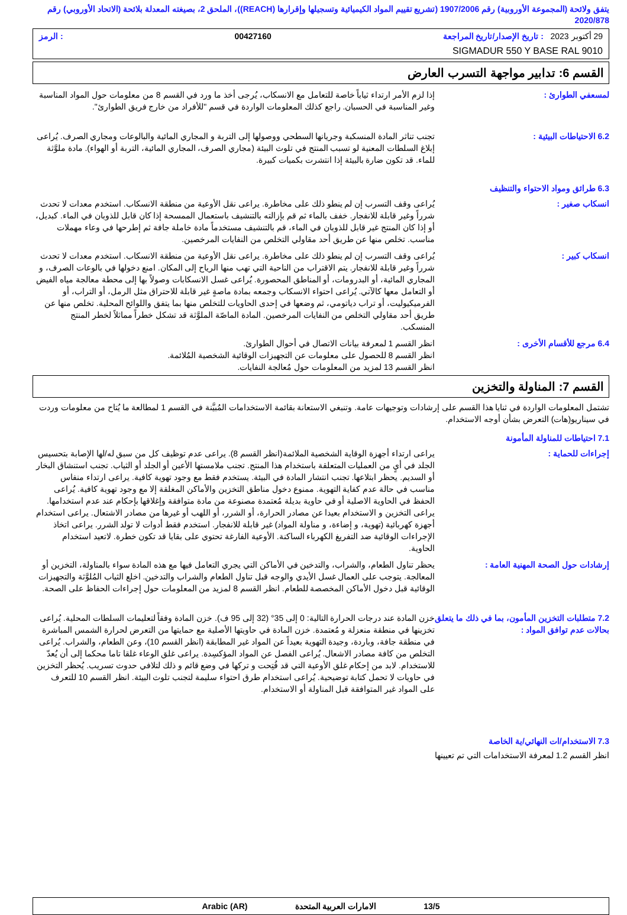يتفق ولائحة (المجموعة الأوروبية) رقم 1907/2006 (تشريع تقييم المواد الكيميائية وتسجيلها وإقرارها (REACH))، الملحق 2، بصيغته المعدلة بلائحة (الاتحاد الأوروبي) رقم 2020/878
29 أكتوبر 2023 : تاريخ الإصدار/تاريخ المراجعة 00427160: الرمز
SIGMADUR 550 Y BASE RAL 9010
القسم 6: تدابير مواجهة التسرب العارض
لمسعفي الطوارئ : إذا لزم الأمر ارتداء ثياباً خاصة للتعامل مع الانسكاب، يُرجى أخذ ما ورد في القسم 8 من معلومات حول المواد المناسبة وغير المناسبة في الحسبان. راجع كذلك المعلومات الواردة في قسم "للأفراد من خارج فريق الطوارئ".
6.2 الاحتياطات البيئية : تجنب تناثر المادة المنسكبة وجريانها السطحي ووصولها إلى التربة و المجاري المائية والبالوعات ومجاري الصرف. يُراعى إبلاغ السلطات المعنية لو تسبب المنتج في تلوث البيئة (مجاري الصرف، المجاري المائية، التربة أو الهواء). مادة ملوَّثة للماء. قد تكون ضارة بالبيئة إذا انتشرت بكميات كبيرة.
6.3 طرائق ومواد الاحتواء والتنظيف
انسكاب صغير : يُراعى وقف التسرب إن لم ينطو ذلك على مخاطرة. يراعى نقل الأوعية من منطقة الانسكاب. استخدم معدات لا تحدث شرراً وغير قابلة للانفجار. خفف بالماء ثم قم بإزالته بالتنشيف باستعمال الممسحة إذا كان قابل للذوبان في الماء. كبديل، أو إذا كان المنتج غير قابل للذوبان في الماء، قم بالتنشيف مستخدماً مادة خاملة جافة ثم إطرحها في وعاء مهملات مناسب. تخلص منها عن طريق أحد مقاولي التخلص من النفايات المرخصين.
انسكاب كبير : يُراعى وقف التسرب إن لم ينطو ذلك على مخاطرة. يراعى نقل الأوعية من منطقة الانسكاب. استخدم معدات لا تحدث شرراً وغير قابلة للانفجار. يتم الاقتراب من الناحية التي تهب منها الرياح إلى المكان. امنع دخولها في بالوعات الصرف، و المجاري المائية، أو البدرومات، أو المناطق المحصورة. يُراعى غسل الانسكابات وصولاً بها إلى محطة معالجة مياه الفيض أو التعامل معها كالآتي. يُراعى احتواء الانسكاب وجمعه بمادة ماصةٍ غير قابلة للاحتراق مثل الرمل، أو التراب، أو الفرميكيوليت، أو تراب دياتومي، ثم وضعها في إحدى الحاويات للتخلص منها بما يتفق واللوائح المحلية. تخلص منها عن طريق أحد مقاولي التخلص من النفايات المرخصين. المادة الماصّة الملوَّثة قد تشكل خطراً مماثلاً لخطر المنتج المنسكب.
6.4 مرجع للأقسام الأخرى : انظر القسم 1 لمعرفة بيانات الاتصال في أحوال الطوارئ.
انظر القسم 8 للحصول على معلومات عن التجهيزات الوقائية الشخصية المُلائمة.
انظر القسم 13 لمزيد من المعلومات حول مُعالجة النفايات.
القسم 7: المناولة والتخزين
تشتمل المعلومات الواردة في ثنايا هذا القسم على إرشادات وتوجيهات عامة. وتنبغي الاستعانة بقائمة الاستخدامات المُبيَّنة في القسم 1 لمطالعة ما يُتاح من معلومات وردت في سيناريو(هات) التعرض بشأن أوجه الاستخدام.
7.1 احتياطات للمناولة المأمونة
إجراءات للحماية : يراعى ارتداء أجهزة الوقاية الشخصية الملائمة(انظر القسم 8). يراعى عدم توظيف كل من سبق له/لها الإصابة بتحسيس الجلد في أيٍ من العمليات المتعلقة باستخدام هذا المنتج. تجنب ملامستها الأعين أو الجلد أو الثياب. تجنب استنشاق البخار أو السديم. يحظر ابتلاعها. تجنب انتشار المادة في البيئة. يستخدم فقط مع وجود تهوية كافية. يراعى ارتداء منفاس مناسب في حالة عدم كفاية التهوية. ممنوع دخول مناطق التخزين والأماكن المغلقة إلا مع وجود تهوية كافية. يُراعى الحفظ في الحاوية الاصلية أو في حاوية بديلة مُعتمدة مصنوعة من مادة متوافقة وإغلاقها بإحكام عند عدم استخدامها. يراعى التخزين و الاستخدام بعيدا عن مصادر الحرارة، أو الشرر، أو اللهب أو غيرها من مصادر الاشتعال. يراعى استخدام أجهزة كهربائية (تهوية، و إضاءة، و مناولة المواد) غير قابلة للانفجار. استخدم فقط أدوات لا تولد الشرر. يراعى اتخاذ الإجراءات الوقائية ضد التفريغ الكهرباء الساكنة. الأوعية الفارغة تحتوي على بقايا قد تكون خطرة. لاتعيد استخدام الحاوية.
إرشادات حول الصحة المهنية العامة : يحظر تناول الطعام، والشراب، والتدخين في الأماكن التي يجري التعامل فيها مع هذه المادة سواء بالمناولة، التخزين أو المعالجة. يتوجب على العمال غسل الأيدي والوجه قبل تناول الطعام والشراب والتدخين. اخلع الثياب المُلوَّثة والتجهيزات الوقائية قبل دخول الأماكن المخصصة للطعام. انظر القسم 8 لمزيد من المعلومات حول إجراءات الحفاظ على الصحة.
7.2 متطلبات التخزين المأمون، بما في ذلك ما يتعلق بحالات عدم توافق المواد :
خزن المادة عند درجات الحرارة التالية: 0 إلى 35° (32 إلى 95 ف). خزن المادة وفقاً لتعليمات السلطات المحلية. يُراعى تخزينها في منطقة منعزلة و مُعتمدة. خزن المادة في حاويتها الأصلية مع حمايتها من التعرض لحرارة الشمس المباشرة في منطقة جافة، وباردة، وجيدة التهوية بعيداً عن المواد غير المطابقة (انظر القسم 10)، وعن الطعام، والشراب. يُراعى التخلص من كافة مصادر الاشعال. يُراعى الفصل عن المواد المؤكسِدة. يراعى غلق الوعاء غلقا تاما محكما إلى أن يُعدّ للاستخدام. لابد من إحكام غلق الأوعية التي قد فُتِحت و تركها في وضع قائم و ذلك لتلافي حدوث تسريب. يُحظر التخزين في حاويات لا تحمل كتابة توضيحية. يُراعى استخدام طرق احتواء سليمة لتجنب تلوث البيئة. انظر القسم 10 للتعرف على المواد غير المتوافقة قبل المناولة أو الاستخدام.
7.3 الاستخدام/ات النهائي/ية الخاصة
انظر القسم 1.2 لمعرفة الاستخدامات التي تم تعيينها
13/5 الامارات العربية المتحدة Arabic (AR)